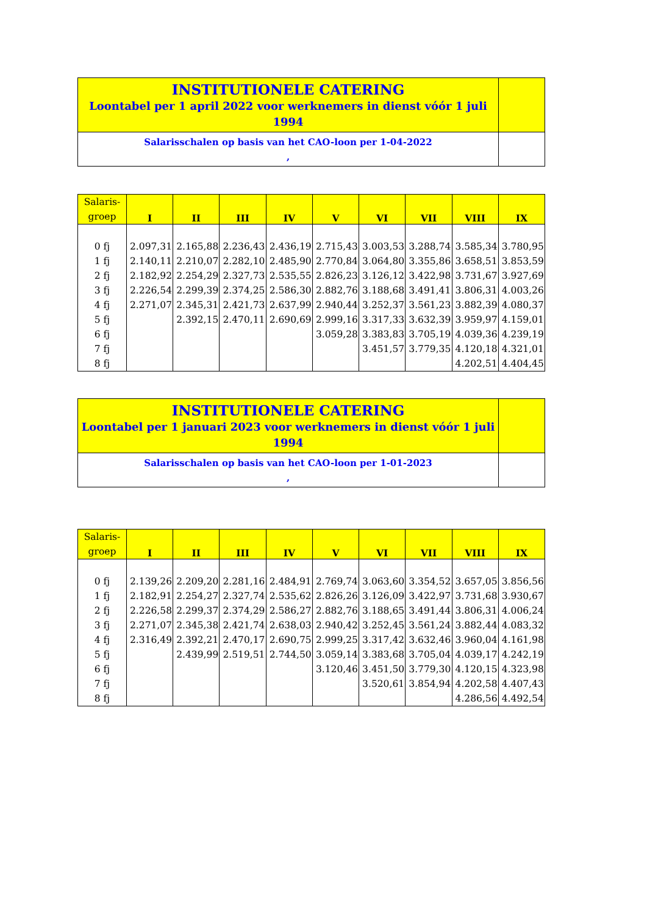| INSTITUTIONELE CATERING Loontabel per 1 april 2022 voor werknemers in dienst vóór 1 juli 1994 | |
| Salarisschalen op basis van het CAO-loon per 1-04-2022 , | |
| Salaris- groep | I | II | III | IV | V | VI | VII | VIII | IX |
| --- | --- | --- | --- | --- | --- | --- | --- | --- | --- |
| 0 fj | 2.097,31 | 2.165,88 | 2.236,43 | 2.436,19 | 2.715,43 | 3.003,53 | 3.288,74 | 3.585,34 | 3.780,95 |
| 1 fj | 2.140,11 | 2.210,07 | 2.282,10 | 2.485,90 | 2.770,84 | 3.064,80 | 3.355,86 | 3.658,51 | 3.853,59 |
| 2 fj | 2.182,92 | 2.254,29 | 2.327,73 | 2.535,55 | 2.826,23 | 3.126,12 | 3.422,98 | 3.731,67 | 3.927,69 |
| 3 fj | 2.226,54 | 2.299,39 | 2.374,25 | 2.586,30 | 2.882,76 | 3.188,68 | 3.491,41 | 3.806,31 | 4.003,26 |
| 4 fj | 2.271,07 | 2.345,31 | 2.421,73 | 2.637,99 | 2.940,44 | 3.252,37 | 3.561,23 | 3.882,39 | 4.080,37 |
| 5 fj | | 2.392,15 | 2.470,11 | 2.690,69 | 2.999,16 | 3.317,33 | 3.632,39 | 3.959,97 | 4.159,01 |
| 6 fj | | | | | 3.059,28 | 3.383,83 | 3.705,19 | 4.039,36 | 4.239,19 |
| 7 fj | | | | | | 3.451,57 | 3.779,35 | 4.120,18 | 4.321,01 |
| 8 fj | | | | | | | | 4.202,51 | 4.404,45 |
| INSTITUTIONELE CATERING Loontabel per 1 januari 2023 voor werknemers in dienst vóór 1 juli 1994 | |
| Salarisschalen op basis van het CAO-loon per 1-01-2023 , | |
| Salaris- groep | I | II | III | IV | V | VI | VII | VIII | IX |
| --- | --- | --- | --- | --- | --- | --- | --- | --- | --- |
| 0 fj | 2.139,26 | 2.209,20 | 2.281,16 | 2.484,91 | 2.769,74 | 3.063,60 | 3.354,52 | 3.657,05 | 3.856,56 |
| 1 fj | 2.182,91 | 2.254,27 | 2.327,74 | 2.535,62 | 2.826,26 | 3.126,09 | 3.422,97 | 3.731,68 | 3.930,67 |
| 2 fj | 2.226,58 | 2.299,37 | 2.374,29 | 2.586,27 | 2.882,76 | 3.188,65 | 3.491,44 | 3.806,31 | 4.006,24 |
| 3 fj | 2.271,07 | 2.345,38 | 2.421,74 | 2.638,03 | 2.940,42 | 3.252,45 | 3.561,24 | 3.882,44 | 4.083,32 |
| 4 fj | 2.316,49 | 2.392,21 | 2.470,17 | 2.690,75 | 2.999,25 | 3.317,42 | 3.632,46 | 3.960,04 | 4.161,98 |
| 5 fj | | 2.439,99 | 2.519,51 | 2.744,50 | 3.059,14 | 3.383,68 | 3.705,04 | 4.039,17 | 4.242,19 |
| 6 fj | | | | | 3.120,46 | 3.451,50 | 3.779,30 | 4.120,15 | 4.323,98 |
| 7 fj | | | | | | 3.520,61 | 3.854,94 | 4.202,58 | 4.407,43 |
| 8 fj | | | | | | | | 4.286,56 | 4.492,54 |